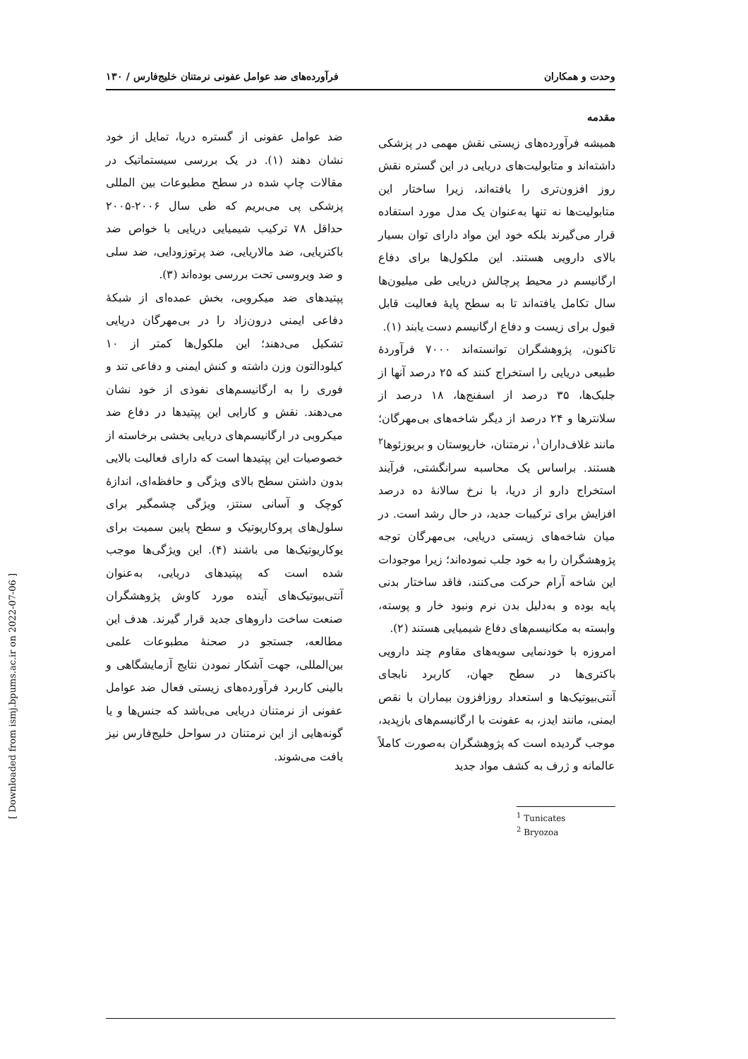وحدت و همکاران فرآورده‌های ضد عوامل عفونی نرمتنان خلیج‌فارس / ۱۳۰
مقدمه
همیشه فرآورده‌های زیستی نقش مهمی در پزشکی داشته‌اند و متابولیت‌های دریایی در این گستره نقش روز افزون‌تری را یافته‌اند، زیرا ساختار این متابولیت‌ها نه تنها به‌عنوان یک مدل مورد استفاده قرار می‌گیرند بلکه خود این مواد دارای توان بسیار بالای دارویی هستند. این ملکول‌ها برای دفاع ارگانیسم در محیط پرچالش دریایی طی میلیون‌ها سال تکامل یافته‌اند تا به سطح پایهٔ فعالیت قابل قبول برای زیست و دفاع ارگانیسم دست یابند (۱).
تاکنون، پژوهشگران توانسته‌اند ۷۰۰۰ فرآوردهٔ طبیعی دریایی را استخراج کنند که ۲۵ درصد آنها از جلبک‌ها، ۳۵ درصد از اسفنج‌ها، ۱۸ درصد از سلانترها و ۲۴ درصد از دیگر شاخه‌های بی‌مهرگان؛ مانند غلاف‌داران<sup>۱</sup>، نرمتنان، خارپوستان و بریوزئوها<sup>۲</sup> هستند. براساس یک محاسبه سرانگشتی، فرآیند استخراج دارو از دریا، با نرخ سالانهٔ ده درصد افزایش برای ترکیبات جدید، در حال رشد است. در میان شاخه‌های زیستی دریایی، بی‌مهرگان توجه پژوهشگران را به خود جلب نموده‌اند؛ زیرا موجودات این شاخه آرام حرکت می‌کنند، فاقد ساختار بدنی پایه بوده و به‌دلیل بدن نرم ونبود خار و پوسته، وابسته به مکانیسم‌های دفاع شیمیایی هستند (۲).
امروزه با خودنمایی سویه‌های مقاوم چند دارویی باکتری‌ها در سطح جهان، کاربرد نابجای آنتی‌بیوتیک‌ها و استعداد روزافزون بیماران با نقص ایمنی، مانند ایدز، به عفونت با ارگانیسم‌های بازپدید، موجب گردیده است که پژوهشگران به‌صورت کاملاً عالمانه و ژرف به کشف مواد جدید
<sup>1</sup> Tunicates
<sup>2</sup> Bryozoa
ضد عوامل عفونی از گستره دریا، تمایل از خود نشان دهند (۱). در یک بررسی سیستماتیک در مقالات چاپ شده در سطح مطبوعات بین المللی پزشکی پی می‌بریم که طی سال ۲۰۰۶-۲۰۰۵ حداقل ۷۸ ترکیب شیمیایی دریایی با خواص ضد باکتریایی، ضد مالاریایی، ضد پرتوزودایی، ضد سلی و ضد ویروسی تحت بررسی بوده‌اند (۳).
پپتیدهای ضد میکروبی، بخش عمده‌ای از شبکهٔ دفاعی ایمنی درون‌زاد را در بی‌مهرگان دریایی تشکیل می‌دهند؛ این ملکول‌ها کمتر از ۱۰ کیلودالتون وزن داشته و کنش ایمنی و دفاعی تند و فوری را به ارگانیسم‌های نفوذی از خود نشان می‌دهند. نقش و کارایی این پپتیدها در دفاع ضد میکروبی در ارگانیسم‌های دریایی بخشی برخاسته از خصوصیات این پپتیدها است که دارای فعالیت بالایی بدون داشتن سطح بالای ویژگی و حافظه‌ای، اندازهٔ کوچک و آسانی سنتز، ویژگی چشمگیر برای سلول‌های پروکاریوتیک و سطح پایین سمیت برای یوکاریوتیک‌ها می باشند (۴). این ویژگی‌ها موجب شده است که پپتیدهای دریایی، به‌عنوان آنتی‌بیوتیک‌های آینده مورد کاوش پژوهشگران صنعت ساخت داروهای جدید قرار گیرند. هدف این مطالعه، جستجو در صحنهٔ مطبوعات علمی بین‌المللی، جهت آشکار نمودن نتایج آزمایشگاهی و بالینی کاربرد فرآورده‌های زیستی فعال ضد عوامل عفونی از نرمتنان دریایی می‌باشد که جنس‌ها و یا گونه‌هایی از این نرمتنان در سواحل خلیج‌فارس نیز یافت می‌شوند.
[ Downloaded from ismj.bpums.ac.ir on 2022-07-06 ]